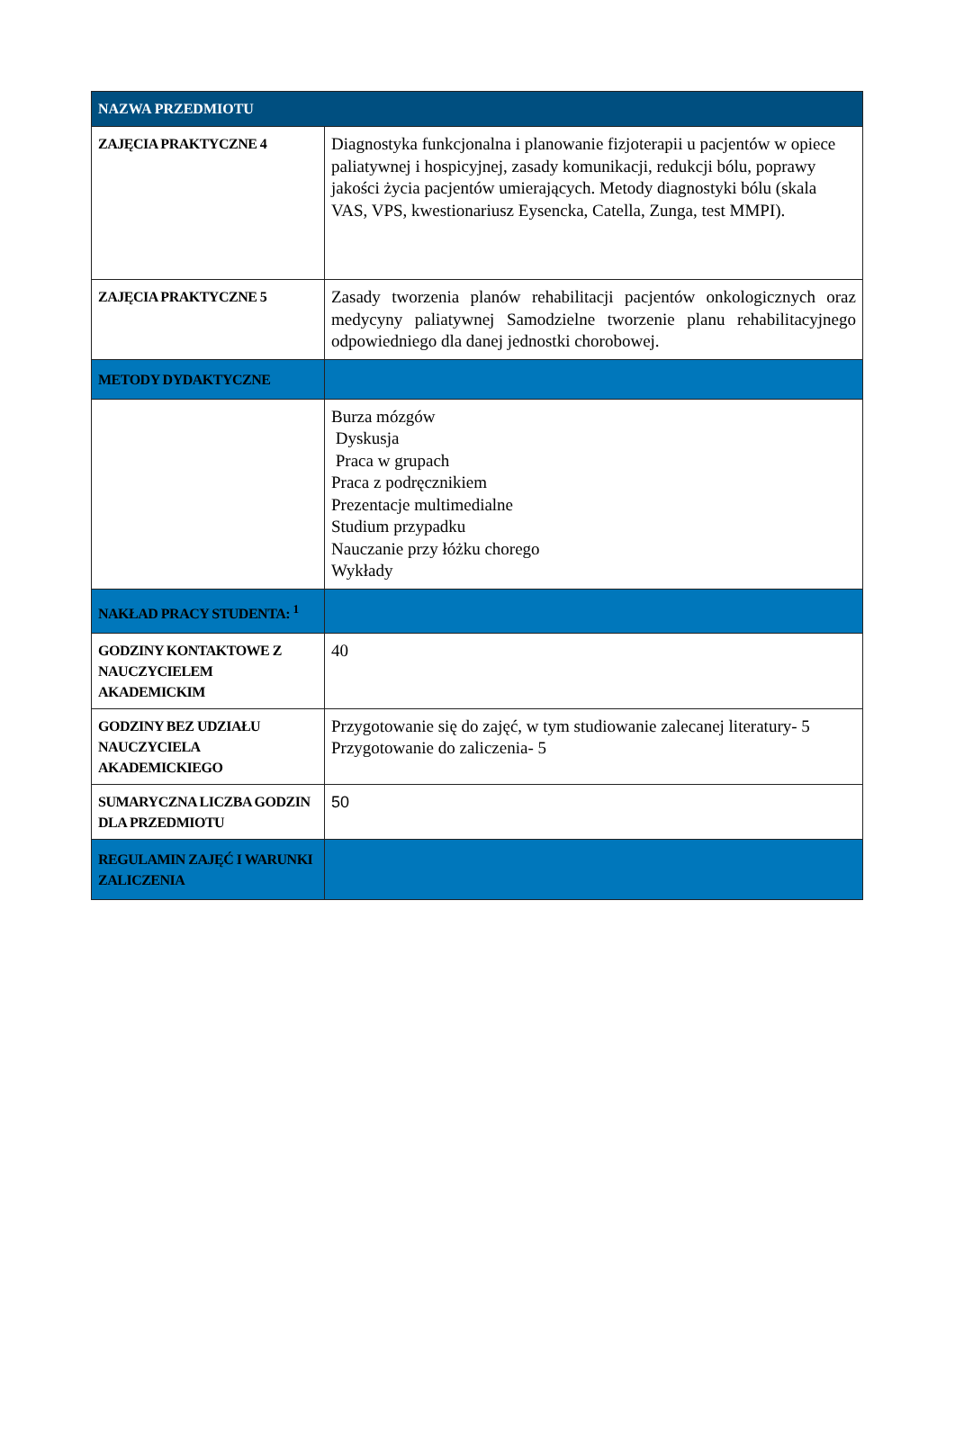| NAZWA PRZEDMIOTU | |
| ZAJĘCIA PRAKTYCZNE 4 | Diagnostyka funkcjonalna i planowanie fizjoterapii u pacjentów w opiece paliatywnej i hospicyjnej, zasady komunikacji, redukcji bólu, poprawy jakości życia pacjentów umierających. Metody diagnostyki bólu (skala VAS, VPS, kwestionariusz Eysencka, Catella, Zunga, test MMPI). |
| ZAJĘCIA PRAKTYCZNE 5 | Zasady tworzenia planów rehabilitacji pacjentów onkologicznych oraz medycyny paliatywnej Samodzielne tworzenie planu rehabilitacyjnego odpowiedniego dla danej jednostki chorobowej. |
| METODY DYDAKTYCZNE | |
| | Burza mózgów Dyskusja Praca w grupach Praca z podręcznikiem Prezentacje multimedialne Studium przypadku Nauczanie przy łóżku chorego Wykłady |
| NAKŁAD PRACY STUDENTA: <sup>1</sup> | |
| GODZINY KONTAKTOWE Z NAUCZYCIELEM AKADEMICKIM | 40 |
| GODZINY BEZ UDZIAŁU NAUCZYCIELA AKADEMICKIEGO | Przygotowanie się do zajęć, w tym studiowanie zalecanej literatury- 5 Przygotowanie do zaliczenia- 5 |
| SUMARYCZNA LICZBA GODZIN DLA PRZEDMIOTU | 50 |
| REGULAMIN ZAJĘĆ I WARUNKI ZALICZENIA | |